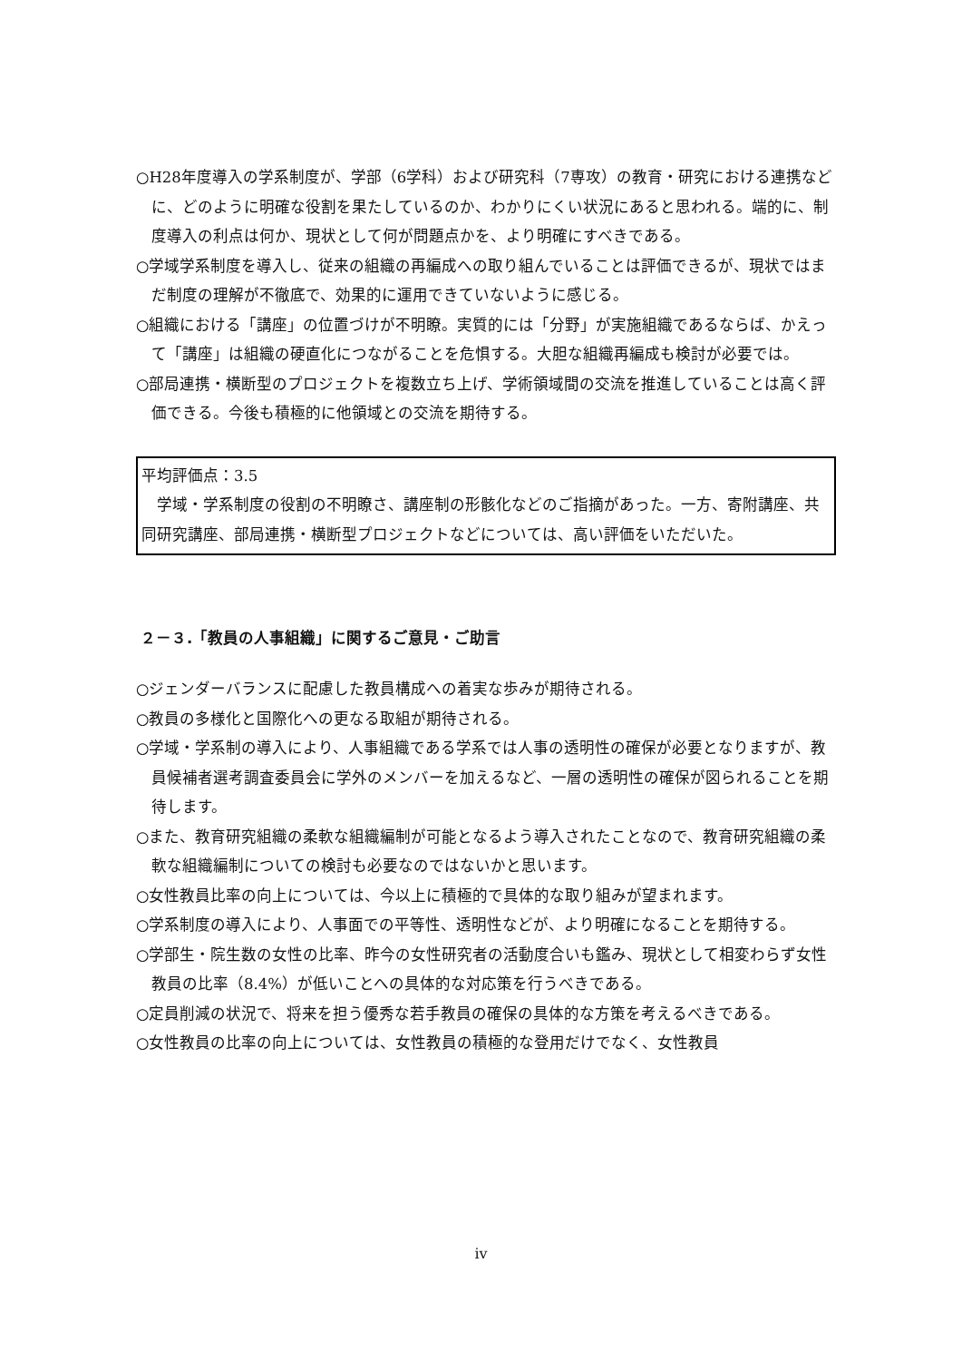○H28年度導入の学系制度が、学部（6学科）および研究科（7専攻）の教育・研究における連携などに、どのように明確な役割を果たしているのか、わかりにくい状況にあると思われる。端的に、制度導入の利点は何か、現状として何が問題点かを、より明確にすべきである。
○学域学系制度を導入し、従来の組織の再編成への取り組んでいることは評価できるが、現状ではまだ制度の理解が不徹底で、効果的に運用できていないように感じる。
○組織における「講座」の位置づけが不明瞭。実質的には「分野」が実施組織であるならば、かえって「講座」は組織の硬直化につながることを危惧する。大胆な組織再編成も検討が必要では。
○部局連携・横断型のプロジェクトを複数立ち上げ、学術領域間の交流を推進していることは高く評価できる。今後も積極的に他領域との交流を期待する。
平均評価点：3.5
　学域・学系制度の役割の不明瞭さ、講座制の形骸化などのご指摘があった。一方、寄附講座、共同研究講座、部局連携・横断型プロジェクトなどについては、高い評価をいただいた。
２－３.「教員の人事組織」に関するご意見・ご助言
○ジェンダーバランスに配慮した教員構成への着実な歩みが期待される。
○教員の多様化と国際化への更なる取組が期待される。
○学域・学系制の導入により、人事組織である学系では人事の透明性の確保が必要となりますが、教員候補者選考調査委員会に学外のメンバーを加えるなど、一層の透明性の確保が図られることを期待します。
○また、教育研究組織の柔軟な組織編制が可能となるよう導入されたことなので、教育研究組織の柔軟な組織編制についての検討も必要なのではないかと思います。
○女性教員比率の向上については、今以上に積極的で具体的な取り組みが望まれます。
○学系制度の導入により、人事面での平等性、透明性などが、より明確になることを期待する。
○学部生・院生数の女性の比率、昨今の女性研究者の活動度合いも鑑み、現状として相変わらず女性教員の比率（8.4%）が低いことへの具体的な対応策を行うべきである。
○定員削減の状況で、将来を担う優秀な若手教員の確保の具体的な方策を考えるべきである。
○女性教員の比率の向上については、女性教員の積極的な登用だけでなく、女性教員
iv